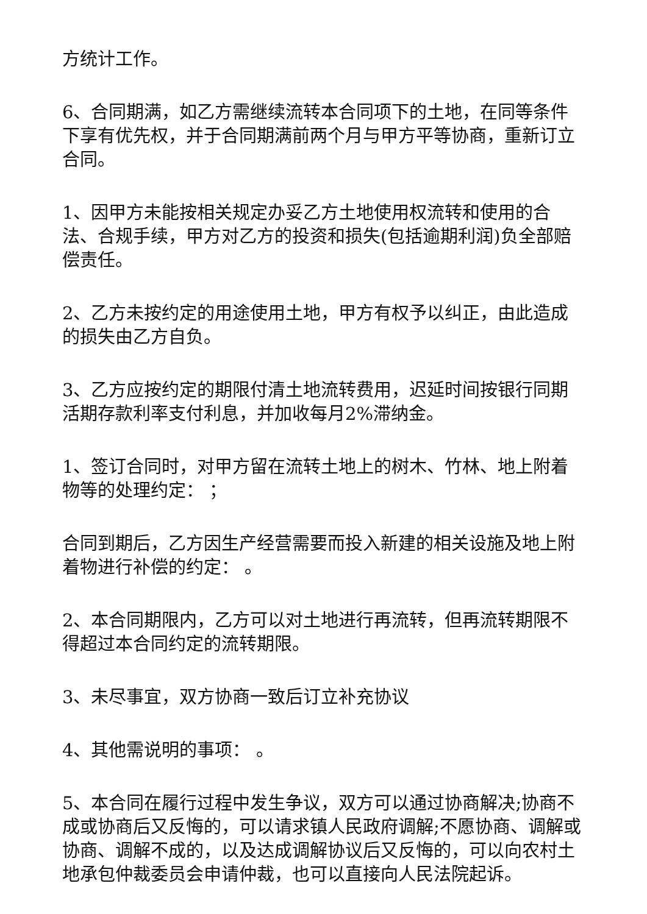方统计工作。
6、合同期满，如乙方需继续流转本合同项下的土地，在同等条件下享有优先权，并于合同期满前两个月与甲方平等协商，重新订立合同。
1、因甲方未能按相关规定办妥乙方土地使用权流转和使用的合法、合规手续，甲方对乙方的投资和损失(包括逾期利润)负全部赔偿责任。
2、乙方未按约定的用途使用土地，甲方有权予以纠正，由此造成的损失由乙方自负。
3、乙方应按约定的期限付清土地流转费用，迟延时间按银行同期活期存款利率支付利息，并加收每月2%滞纳金。
1、签订合同时，对甲方留在流转土地上的树木、竹林、地上附着物等的处理约定： ；
合同到期后，乙方因生产经营需要而投入新建的相关设施及地上附着物进行补偿的约定： 。
2、本合同期限内，乙方可以对土地进行再流转，但再流转期限不得超过本合同约定的流转期限。
3、未尽事宜，双方协商一致后订立补充协议
4、其他需说明的事项： 。
5、本合同在履行过程中发生争议，双方可以通过协商解决;协商不成或协商后又反悔的，可以请求镇人民政府调解;不愿协商、调解或协商、调解不成的，以及达成调解协议后又反悔的，可以向农村土地承包仲裁委员会申请仲裁，也可以直接向人民法院起诉。